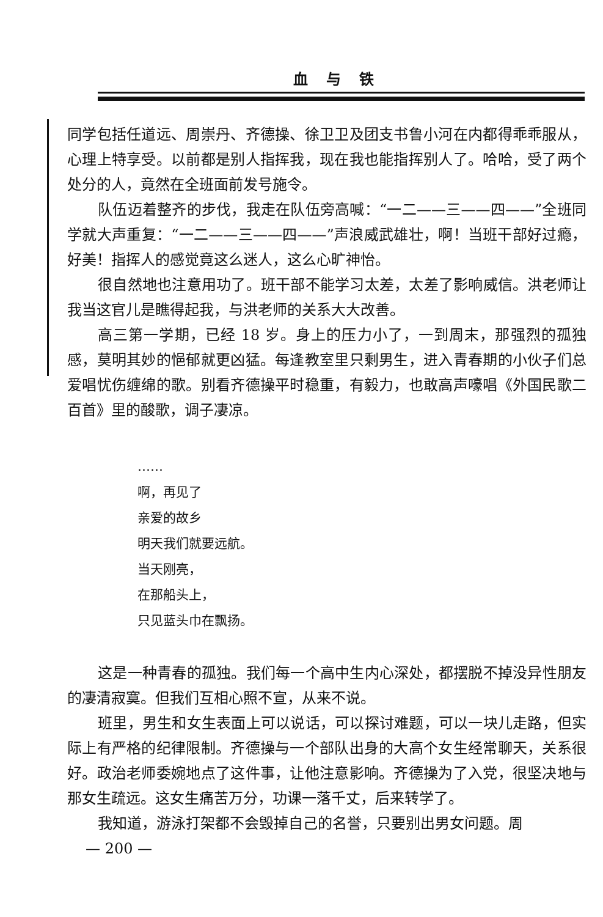血与铁
同学包括任道远、周崇丹、齐德操、徐卫卫及团支书鲁小河在内都得乖乖服从，心理上特享受。以前都是别人指挥我，现在我也能指挥别人了。哈哈，受了两个处分的人，竟然在全班面前发号施令。
队伍迈着整齐的步伐，我走在队伍旁高喊：“一二——三——四——”全班同学就大声重复：“一二——三——四——”声浪威武雄壮，啊！当班干部好过瘾，好美！指挥人的感觉竟这么迷人，这么心旷神怡。
很自然地也注意用功了。班干部不能学习太差，太差了影响威信。洪老师让我当这官儿是瞧得起我，与洪老师的关系大大改善。
高三第一学期，已经 18 岁。身上的压力小了，一到周末，那强烈的孤独感，莫明其妙的悒郁就更凶猛。每逢教室里只剩男生，进入青春期的小伙子们总爱唱忧伤缠绵的歌。别看齐德操平时稳重，有毅力，也敢高声嚎唱《外国民歌二百首》里的酸歌，调子凄凉。
……
啊，再见了
亲爱的故乡
明天我们就要远航。
当天刚亮，
在那船头上，
只见蓝头巾在飘扬。
这是一种青春的孤独。我们每一个高中生内心深处，都摆脱不掉没异性朋友的凄清寂寞。但我们互相心照不宣，从来不说。
班里，男生和女生表面上可以说话，可以探讨难题，可以一块儿走路，但实际上有严格的纪律限制。齐德操与一个部队出身的大高个女生经常聊天，关系很好。政治老师委婉地点了这件事，让他注意影响。齐德操为了入党，很坚决地与那女生疏远。这女生痛苦万分，功课一落千丈，后来转学了。
我知道，游泳打架都不会毁掉自己的名誉，只要别出男女问题。周
— 200 —